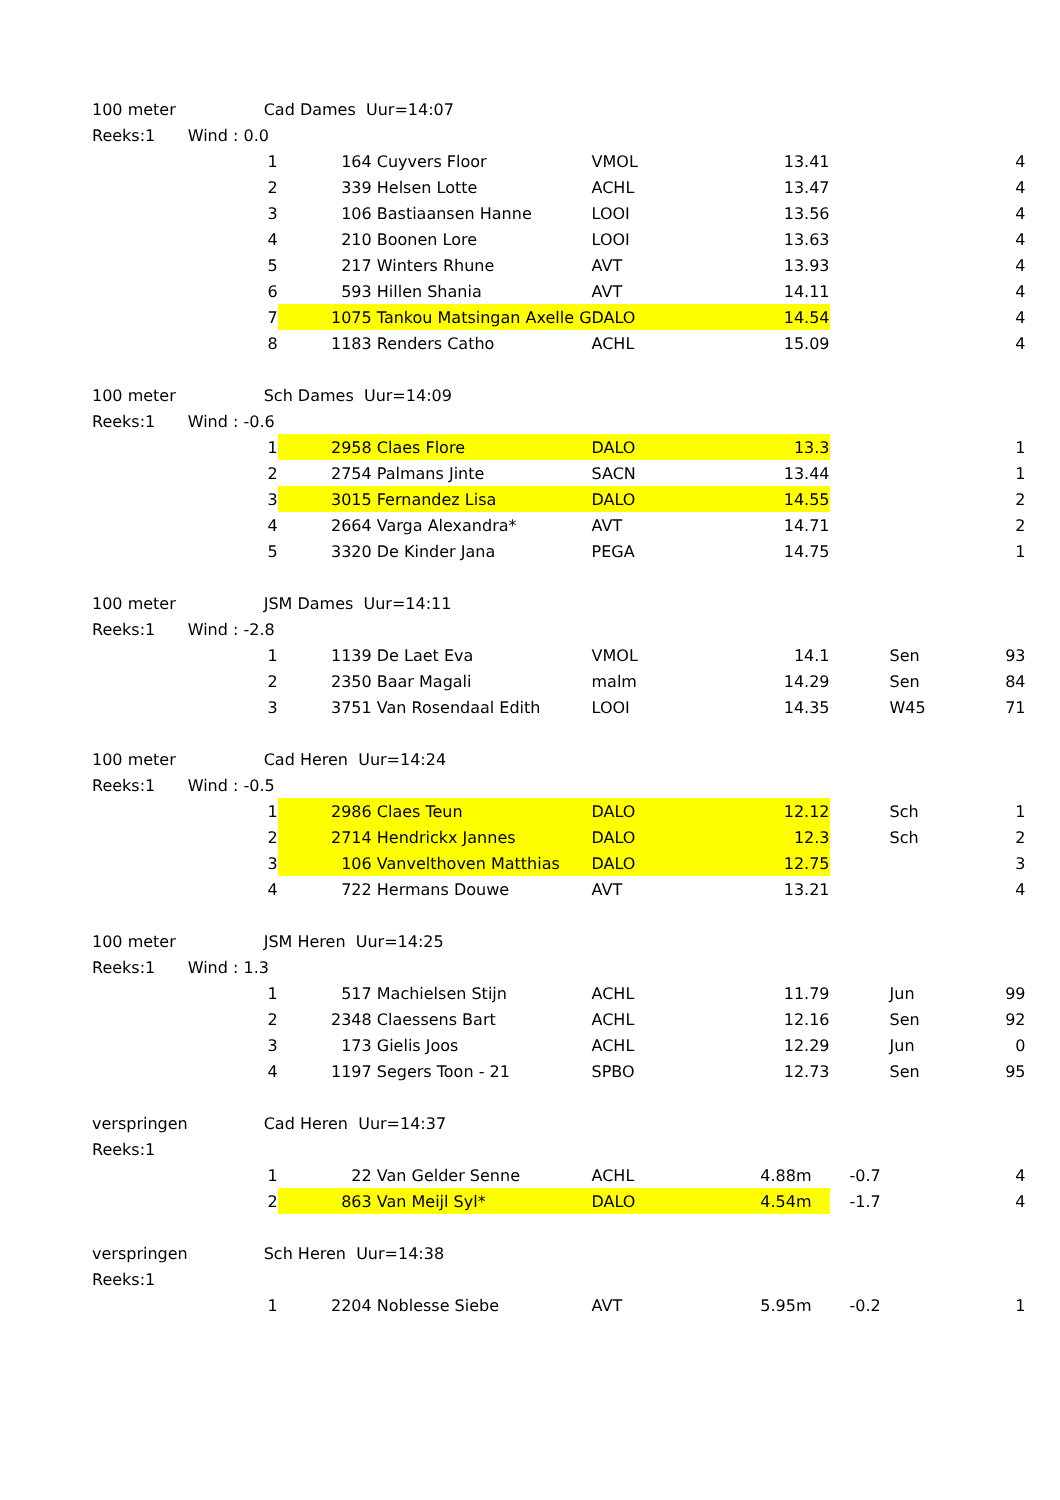| 100 meter | Cad Dames Uur=14:07 | | | | | | | |
| Reeks:1 | Wind : 0.0 | | | | | | | |
| | 1 | | 164 | Cuyvers Floor | VMOL | 13.41 | | 4 |
| | 2 | | 339 | Helsen Lotte | ACHL | 13.47 | | 4 |
| | 3 | | 106 | Bastiaansen Hanne | LOOI | 13.56 | | 4 |
| | 4 | | 210 | Boonen Lore | LOOI | 13.63 | | 4 |
| | 5 | | 217 | Winters Rhune | AVT | 13.93 | | 4 |
| | 6 | | 593 | Hillen Shania | AVT | 14.11 | | 4 |
| | 7 | | 1075 | Tankou Matsingan Axelle G | DALO | 14.54 | | 4 |
| | 8 | | 1183 | Renders Catho | ACHL | 15.09 | | 4 |
| 100 meter | Sch Dames Uur=14:09 | | | | | | | |
| Reeks:1 | Wind : -0.6 | | | | | | | |
| | 1 | | 2958 | Claes Flore | DALO | 13.3 | | 1 |
| | 2 | | 2754 | Palmans Jinte | SACN | 13.44 | | 1 |
| | 3 | | 3015 | Fernandez Lisa | DALO | 14.55 | | 2 |
| | 4 | | 2664 | Varga Alexandra* | AVT | 14.71 | | 2 |
| | 5 | | 3320 | De Kinder Jana | PEGA | 14.75 | | 1 |
| 100 meter | JSM Dames Uur=14:11 | | | | | | | |
| Reeks:1 | Wind : -2.8 | | | | | | | |
| | 1 | | 1139 | De Laet Eva | VMOL | 14.1 | Sen | 93 |
| | 2 | | 2350 | Baar Magali | malm | 14.29 | Sen | 84 |
| | 3 | | 3751 | Van Rosendaal Edith | LOOI | 14.35 | W45 | 71 |
| 100 meter | Cad Heren Uur=14:24 | | | | | | | |
| Reeks:1 | Wind : -0.5 | | | | | | | |
| | 1 | | 2986 | Claes Teun | DALO | 12.12 | Sch | 1 |
| | 2 | | 2714 | Hendrickx Jannes | DALO | 12.3 | Sch | 2 |
| | 3 | | 106 | Vanvelthoven Matthias | DALO | 12.75 | | 3 |
| | 4 | | 722 | Hermans Douwe | AVT | 13.21 | | 4 |
| 100 meter | JSM Heren Uur=14:25 | | | | | | | |
| Reeks:1 | Wind : 1.3 | | | | | | | |
| | 1 | | 517 | Machielsen Stijn | ACHL | 11.79 | Jun | 99 |
| | 2 | | 2348 | Claessens Bart | ACHL | 12.16 | Sen | 92 |
| | 3 | | 173 | Gielis Joos | ACHL | 12.29 | Jun | 0 |
| | 4 | | 1197 | Segers Toon - 21 | SPBO | 12.73 | Sen | 95 |
| verspringen | Cad Heren Uur=14:37 | | | | | | | |
| Reeks:1 | | | | | | | | |
| | 1 | | 22 | Van Gelder Senne | ACHL | 4.88m | -0.7 | 4 |
| | 2 | | 863 | Van Meijl Syl* | DALO | 4.54m | -1.7 | 4 |
| verspringen | Sch Heren Uur=14:38 | | | | | | | |
| Reeks:1 | | | | | | | | |
| | 1 | | 2204 | Noblesse Siebe | AVT | 5.95m | -0.2 | 1 |